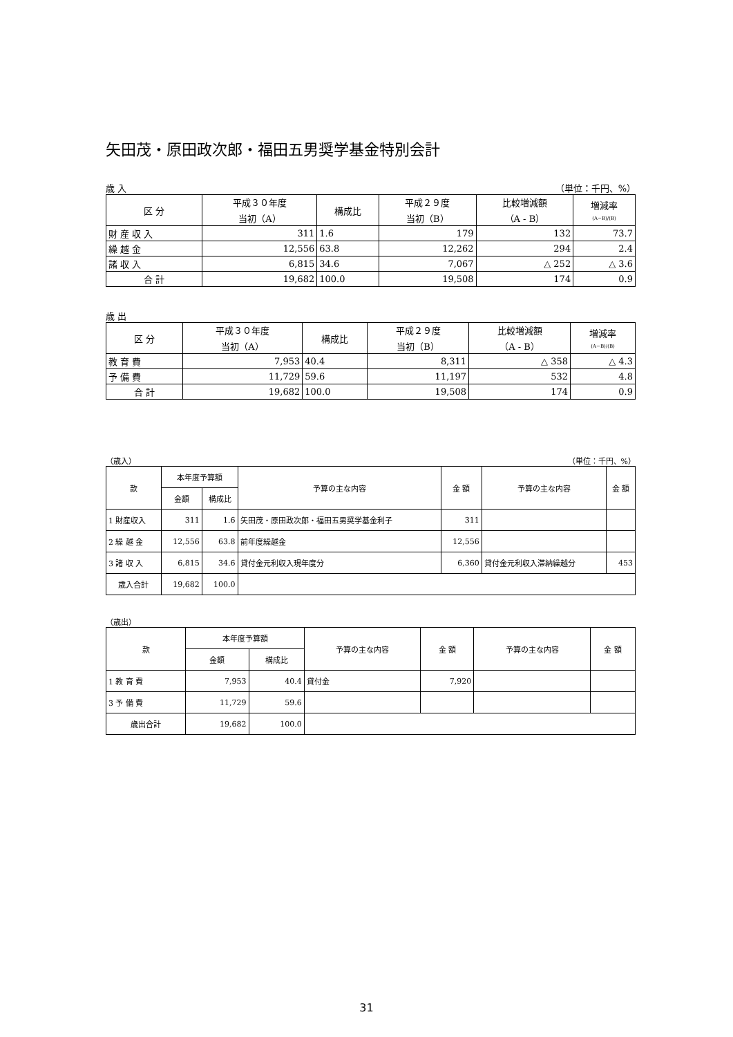矢田茂・原田政次郎・福田五男奨学基金特別会計
歳 入 （単位：千円、%）
| 区 分 | 平成３０年度 当初（A） | 構成比 | 平成２９度 当初（B） | 比較増減額 （A - B） | 増減率 (A−B)/(B) |
| --- | --- | --- | --- | --- | --- |
| 財 産 収 入 | 311 | 1.6 | 179 | 132 | 73.7 |
| 繰 越 金 | 12,556 | 63.8 | 12,262 | 294 | 2.4 |
| 諸 収 入 | 6,815 | 34.6 | 7,067 | △ 252 | △ 3.6 |
| 合 計 | 19,682 | 100.0 | 19,508 | 174 | 0.9 |
歳 出
| 区 分 | 平成３０年度 当初（A） | 構成比 | 平成２９度 当初（B） | 比較増減額 （A - B） | 増減率 (A−B)/(B) |
| --- | --- | --- | --- | --- | --- |
| 教 育 費 | 7,953 | 40.4 | 8,311 | △ 358 | △ 4.3 |
| 予 備 費 | 11,729 | 59.6 | 11,197 | 532 | 4.8 |
| 合 計 | 19,682 | 100.0 | 19,508 | 174 | 0.9 |
（歳入） （単位：千円、%）
| 款 | 本年度予算額 | | 予算の主な内容 | 金 額 | 予算の主な内容 | 金 額 |
| --- | --- | --- | --- | --- | --- | --- |
| | 金額 | 構成比 | | | | |
| 1 財産収入 | 311 | 1.6 | 矢田茂・原田政次郎・福田五男奨学基金利子 | 311 | | |
| 2 繰 越 金 | 12,556 | 63.8 | 前年度繰越金 | 12,556 | | |
| 3 諸 収 入 | 6,815 | 34.6 | 貸付金元利収入現年度分 | 6,360 | 貸付金元利収入滞納繰越分 | 453 |
| 歳入合計 | 19,682 | 100.0 | | | | |
（歳出）
| 款 | 本年度予算額 | | 予算の主な内容 | 金 額 | 予算の主な内容 | 金 額 |
| --- | --- | --- | --- | --- | --- | --- |
| | 金額 | 構成比 | | | | |
| 1 教 育 費 | 7,953 | 40.4 | 貸付金 | 7,920 | | |
| 3 予 備 費 | 11,729 | 59.6 | | | | |
| 歳出合計 | 19,682 | 100.0 | | | | |
31